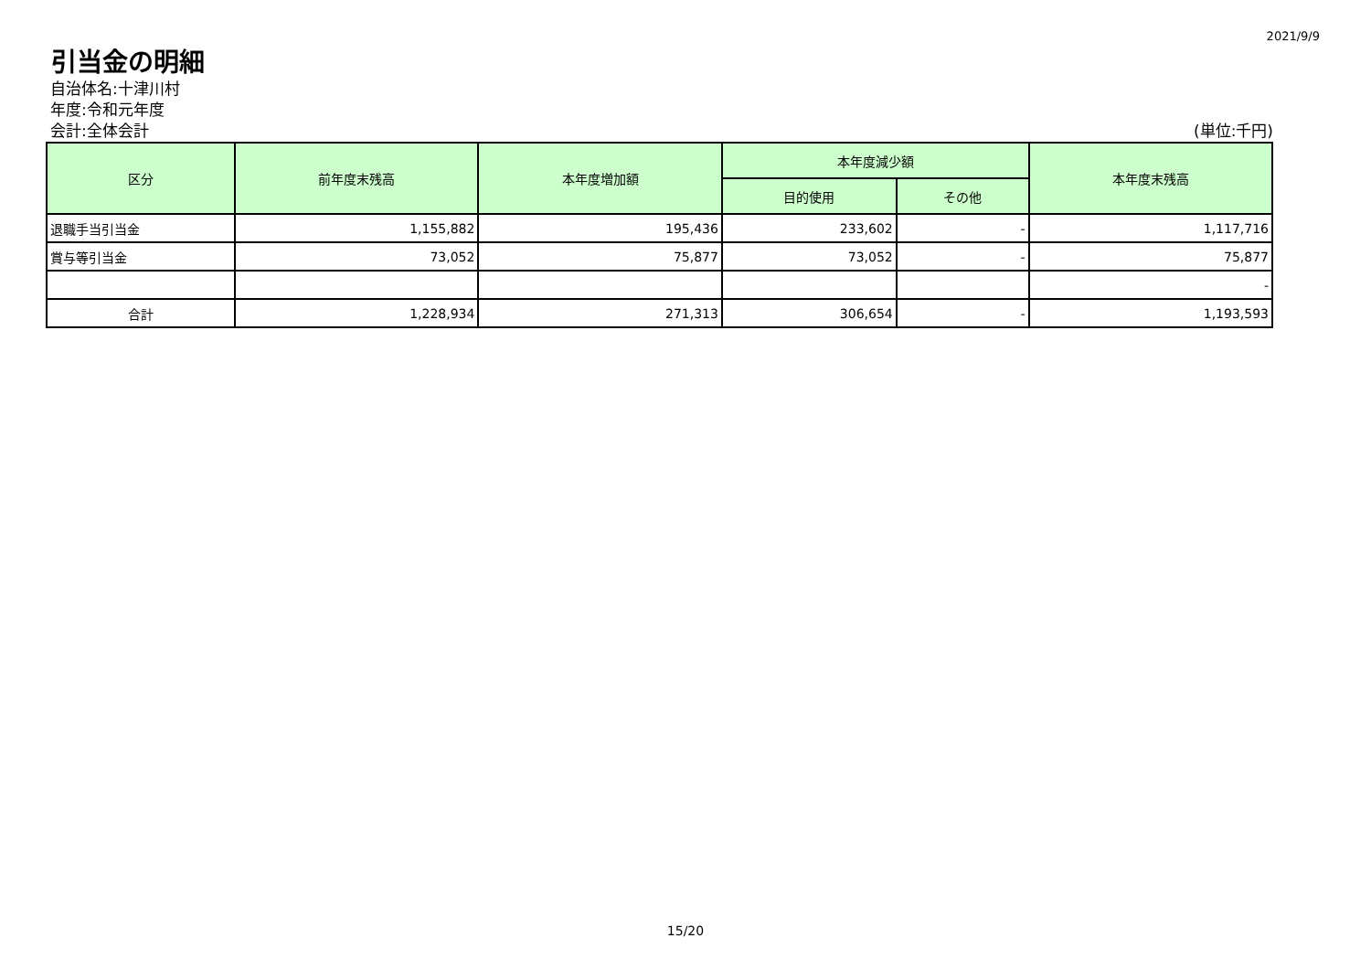2021/9/9
引当金の明細
自治体名:十津川村
年度:令和元年度
会計:全体会計 (単位:千円)
| 区分 | 前年度末残高 | 本年度増加額 | 本年度減少額 | | 本年度末残高 |
| --- | --- | --- | --- | --- | --- |
| | | | 目的使用 | その他 | |
| 退職手当引当金 | 1,155,882 | 195,436 | 233,602 | - | 1,117,716 |
| 賞与等引当金 | 73,052 | 75,877 | 73,052 | - | 75,877 |
| | | | | | - |
| 合計 | 1,228,934 | 271,313 | 306,654 | - | 1,193,593 |
15/20